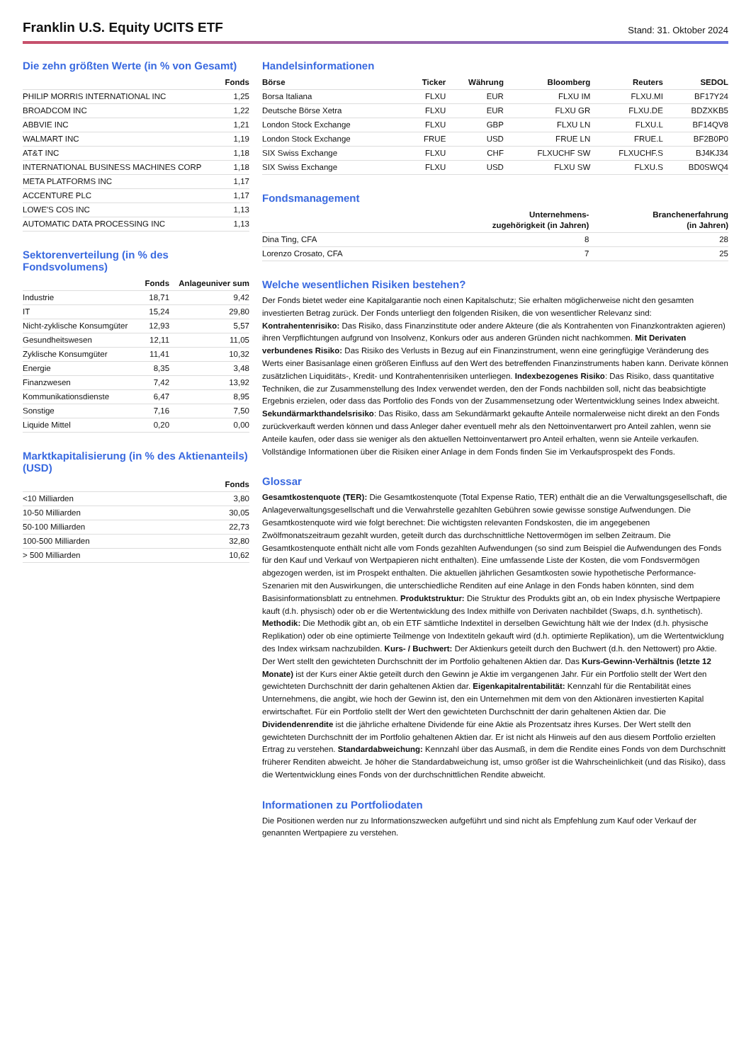Franklin U.S. Equity UCITS ETF
Stand: 31. Oktober 2024
Die zehn größten Werte (in % von Gesamt)
| | Fonds |
| --- | --- |
| PHILIP MORRIS INTERNATIONAL INC | 1,25 |
| BROADCOM INC | 1,22 |
| ABBVIE INC | 1,21 |
| WALMART INC | 1,19 |
| AT&T INC | 1,18 |
| INTERNATIONAL BUSINESS MACHINES CORP | 1,18 |
| META PLATFORMS INC | 1,17 |
| ACCENTURE PLC | 1,17 |
| LOWE'S COS INC | 1,13 |
| AUTOMATIC DATA PROCESSING INC | 1,13 |
Sektorenverteilung (in % des Fondsvolumens)
| | Fonds | Anlageuniver sum |
| --- | --- | --- |
| Industrie | 18,71 | 9,42 |
| IT | 15,24 | 29,80 |
| Nicht-zyklische Konsumgüter | 12,93 | 5,57 |
| Gesundheitswesen | 12,11 | 11,05 |
| Zyklische Konsumgüter | 11,41 | 10,32 |
| Energie | 8,35 | 3,48 |
| Finanzwesen | 7,42 | 13,92 |
| Kommunikationsdienste | 6,47 | 8,95 |
| Sonstige | 7,16 | 7,50 |
| Liquide Mittel | 0,20 | 0,00 |
Marktkapitalisierung (in % des Aktienanteils) (USD)
| | Fonds |
| --- | --- |
| <10 Milliarden | 3,80 |
| 10-50 Milliarden | 30,05 |
| 50-100 Milliarden | 22,73 |
| 100-500 Milliarden | 32,80 |
| > 500 Milliarden | 10,62 |
Handelsinformationen
| Börse | Ticker | Währung | Bloomberg | Reuters | SEDOL |
| --- | --- | --- | --- | --- | --- |
| Borsa Italiana | FLXU | EUR | FLXU IM | FLXU.MI | BF17Y24 |
| Deutsche Börse Xetra | FLXU | EUR | FLXU GR | FLXU.DE | BDZXKB5 |
| London Stock Exchange | FLXU | GBP | FLXU LN | FLXU.L | BF14QV8 |
| London Stock Exchange | FRUE | USD | FRUE LN | FRUE.L | BF2B0P0 |
| SIX Swiss Exchange | FLXU | CHF | FLXUCHF SW | FLXUCHF.S | BJ4KJ34 |
| SIX Swiss Exchange | FLXU | USD | FLXU SW | FLXU.S | BD0SWQ4 |
Fondsmanagement
| | Unternehmens- zugehörigkeit (in Jahren) | Branchenerfahrung (in Jahren) |
| --- | --- | --- |
| Dina Ting, CFA | 8 | 28 |
| Lorenzo Crosato, CFA | 7 | 25 |
Welche wesentlichen Risiken bestehen?
Der Fonds bietet weder eine Kapitalgarantie noch einen Kapitalschutz; Sie erhalten möglicherweise nicht den gesamten investierten Betrag zurück. Der Fonds unterliegt den folgenden Risiken, die von wesentlicher Relevanz sind: Kontrahentenrisiko: Das Risiko, dass Finanzinstitute oder andere Akteure (die als Kontrahenten von Finanzkontrakten agieren) ihren Verpflichtungen aufgrund von Insolvenz, Konkurs oder aus anderen Gründen nicht nachkommen. Mit Derivaten verbundenes Risiko: Das Risiko des Verlusts in Bezug auf ein Finanzinstrument, wenn eine geringfügige Veränderung des Werts einer Basisanlage einen größeren Einfluss auf den Wert des betreffenden Finanzinstruments haben kann. Derivate können zusätzlichen Liquiditäts-, Kredit- und Kontrahentenrisiken unterliegen. Indexbezogenes Risiko: Das Risiko, dass quantitative Techniken, die zur Zusammenstellung des Index verwendet werden, den der Fonds nachbilden soll, nicht das beabsichtigte Ergebnis erzielen, oder dass das Portfolio des Fonds von der Zusammensetzung oder Wertentwicklung seines Index abweicht. Sekundärmarkthandelsrisiko: Das Risiko, dass am Sekundärmarkt gekaufte Anteile normalerweise nicht direkt an den Fonds zurückverkauft werden können und dass Anleger daher eventuell mehr als den Nettoinventarwert pro Anteil zahlen, wenn sie Anteile kaufen, oder dass sie weniger als den aktuellen Nettoinventarwert pro Anteil erhalten, wenn sie Anteile verkaufen.
Vollständige Informationen über die Risiken einer Anlage in dem Fonds finden Sie im Verkaufsprospekt des Fonds.
Glossar
Gesamtkostenquote (TER): Die Gesamtkostenquote (Total Expense Ratio, TER) enthält die an die Verwaltungsgesellschaft, die Anlageverwaltungsgesellschaft und die Verwahrstelle gezahlten Gebühren sowie gewisse sonstige Aufwendungen. Die Gesamtkostenquote wird wie folgt berechnet: Die wichtigsten relevanten Fondskosten, die im angegebenen Zwölfmonatszeitraum gezahlt wurden, geteilt durch das durchschnittliche Nettovermögen im selben Zeitraum. Die Gesamtkostenquote enthält nicht alle vom Fonds gezahlten Aufwendungen (so sind zum Beispiel die Aufwendungen des Fonds für den Kauf und Verkauf von Wertpapieren nicht enthalten). Eine umfassende Liste der Kosten, die vom Fondsvermögen abgezogen werden, ist im Prospekt enthalten. Die aktuellen jährlichen Gesamtkosten sowie hypothetische Performance-Szenarien mit den Auswirkungen, die unterschiedliche Renditen auf eine Anlage in den Fonds haben könnten, sind dem Basisinformationsblatt zu entnehmen. Produktstruktur: Die Struktur des Produkts gibt an, ob ein Index physische Wertpapiere kauft (d.h. physisch) oder ob er die Wertentwicklung des Index mithilfe von Derivaten nachbildet (Swaps, d.h. synthetisch). Methodik: Die Methodik gibt an, ob ein ETF sämtliche Indextitel in derselben Gewichtung hält wie der Index (d.h. physische Replikation) oder ob eine optimierte Teilmenge von Indextiteln gekauft wird (d.h. optimierte Replikation), um die Wertentwicklung des Index wirksam nachzubilden. Kurs- / Buchwert: Der Aktienkurs geteilt durch den Buchwert (d.h. den Nettowert) pro Aktie. Der Wert stellt den gewichteten Durchschnitt der im Portfolio gehaltenen Aktien dar. Das Kurs-Gewinn-Verhältnis (letzte 12 Monate) ist der Kurs einer Aktie geteilt durch den Gewinn je Aktie im vergangenen Jahr. Für ein Portfolio stellt der Wert den gewichteten Durchschnitt der darin gehaltenen Aktien dar. Eigenkapitalrentabilität: Kennzahl für die Rentabilität eines Unternehmens, die angibt, wie hoch der Gewinn ist, den ein Unternehmen mit dem von den Aktionären investierten Kapital erwirtschaftet. Für ein Portfolio stellt der Wert den gewichteten Durchschnitt der darin gehaltenen Aktien dar. Die Dividendenrendite ist die jährliche erhaltene Dividende für eine Aktie als Prozentsatz ihres Kurses. Der Wert stellt den gewichteten Durchschnitt der im Portfolio gehaltenen Aktien dar. Er ist nicht als Hinweis auf den aus diesem Portfolio erzielten Ertrag zu verstehen. Standardabweichung: Kennzahl über das Ausmaß, in dem die Rendite eines Fonds von dem Durchschnitt früherer Renditen abweicht. Je höher die Standardabweichung ist, umso größer ist die Wahrscheinlichkeit (und das Risiko), dass die Wertentwicklung eines Fonds von der durchschnittlichen Rendite abweicht.
Informationen zu Portfoliodaten
Die Positionen werden nur zu Informationszwecken aufgeführt und sind nicht als Empfehlung zum Kauf oder Verkauf der genannten Wertpapiere zu verstehen.